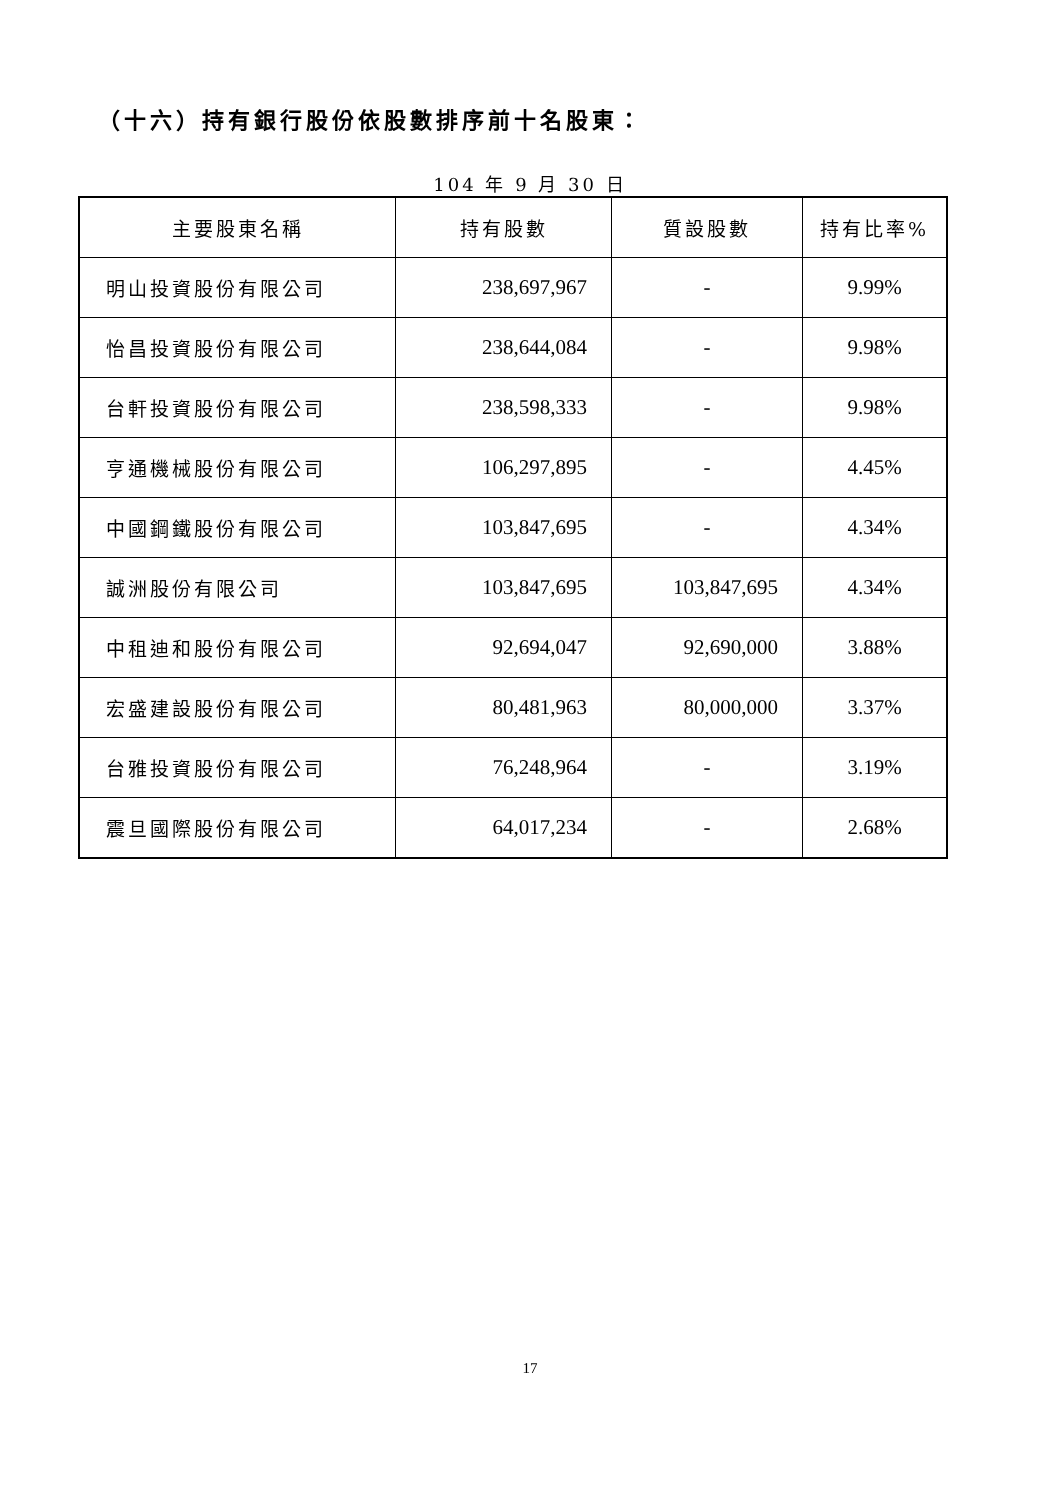（十六）持有銀行股份依股數排序前十名股東：
104 年 9 月 30 日
| 主要股東名稱 | 持有股數 | 質設股數 | 持有比率% |
| --- | --- | --- | --- |
| 明山投資股份有限公司 | 238,697,967 | - | 9.99% |
| 怡昌投資股份有限公司 | 238,644,084 | - | 9.98% |
| 台軒投資股份有限公司 | 238,598,333 | - | 9.98% |
| 亨通機械股份有限公司 | 106,297,895 | - | 4.45% |
| 中國鋼鐵股份有限公司 | 103,847,695 | - | 4.34% |
| 誠洲股份有限公司 | 103,847,695 | 103,847,695 | 4.34% |
| 中租迪和股份有限公司 | 92,694,047 | 92,690,000 | 3.88% |
| 宏盛建設股份有限公司 | 80,481,963 | 80,000,000 | 3.37% |
| 台雅投資股份有限公司 | 76,248,964 | - | 3.19% |
| 震旦國際股份有限公司 | 64,017,234 | - | 2.68% |
17